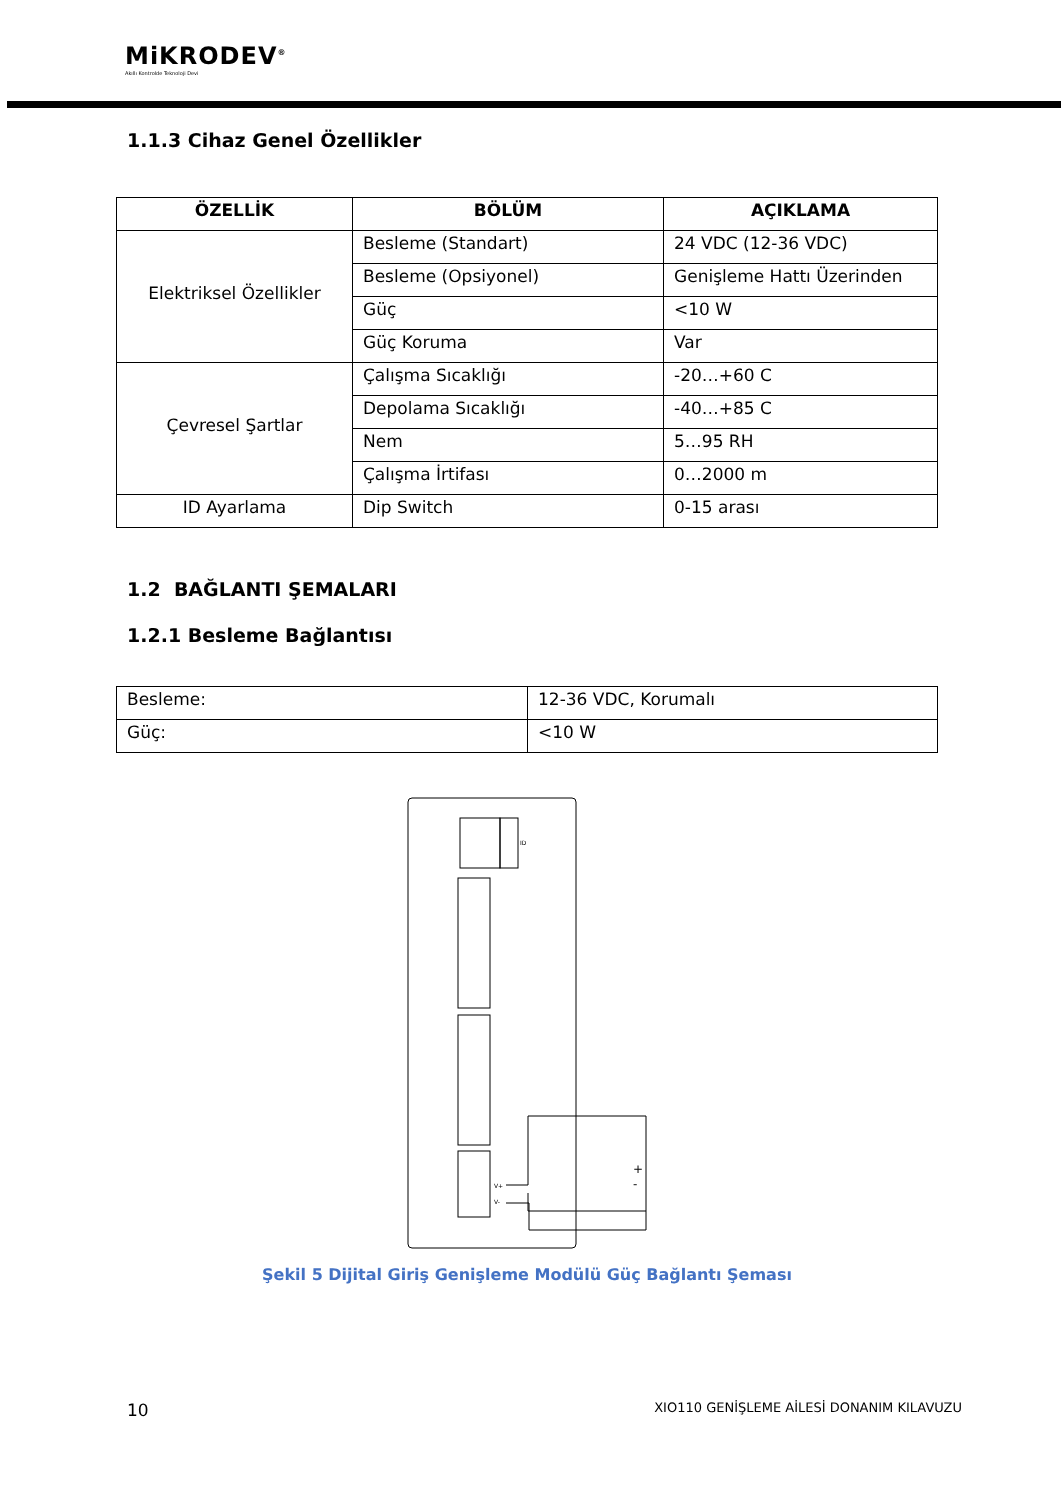MiKRODEV<sup>®</sup>
Akıllı Kontrolde Teknoloji Devi
1.1.3 Cihaz Genel Özellikler
| ÖZELLİK | BÖLÜM | AÇIKLAMA |
| --- | --- | --- |
| Elektriksel Özellikler | Besleme (Standart) | 24 VDC (12-36 VDC) |
| | Besleme (Opsiyonel) | Genişleme Hattı Üzerinden |
| | Güç | <10 W |
| | Güç Koruma | Var |
| Çevresel Şartlar | Çalışma Sıcaklığı | -20…+60 C |
| | Depolama Sıcaklığı | -40…+85 C |
| | Nem | 5…95 RH |
| | Çalışma İrtifası | 0…2000 m |
| ID Ayarlama | Dip Switch | 0-15 arası |
1.2 BAĞLANTI ŞEMALARI
1.2.1 Besleme Bağlantısı
| Besleme: | 12-36 VDC, Korumalı |
| Güç: | <10 W |
ID
V+
V-
+
-
Şekil 5 Dijital Giriş Genişleme Modülü Güç Bağlantı Şeması
10 XIO110 GENİŞLEME AİLESİ DONANIM KILAVUZU